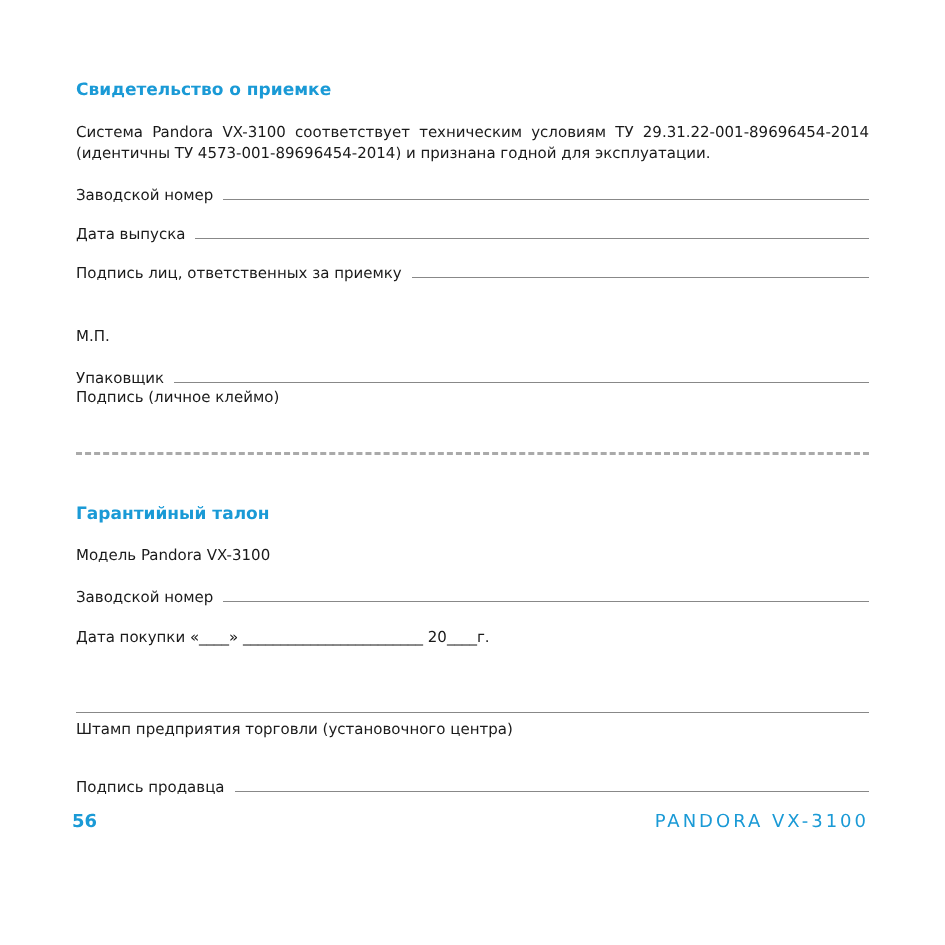Свидетельство о приемке
Система Pandora VX-3100 соответствует техническим условиям ТУ 29.31.22-001-89696454-2014 (идентичны ТУ 4573-001-89696454-2014) и признана годной для эксплуатации.
Заводской номер
Дата выпуска
Подпись лиц, ответственных за приемку
М.П.
Упаковщик
Подпись (личное клеймо)
Гарантийный талон
Модель Pandora VX-3100
Заводской номер
Дата покупки «____» ________________________ 20____г.
Штамп предприятия торговли (установочного центра)
Подпись продавца
56 PANDORA VX-3100